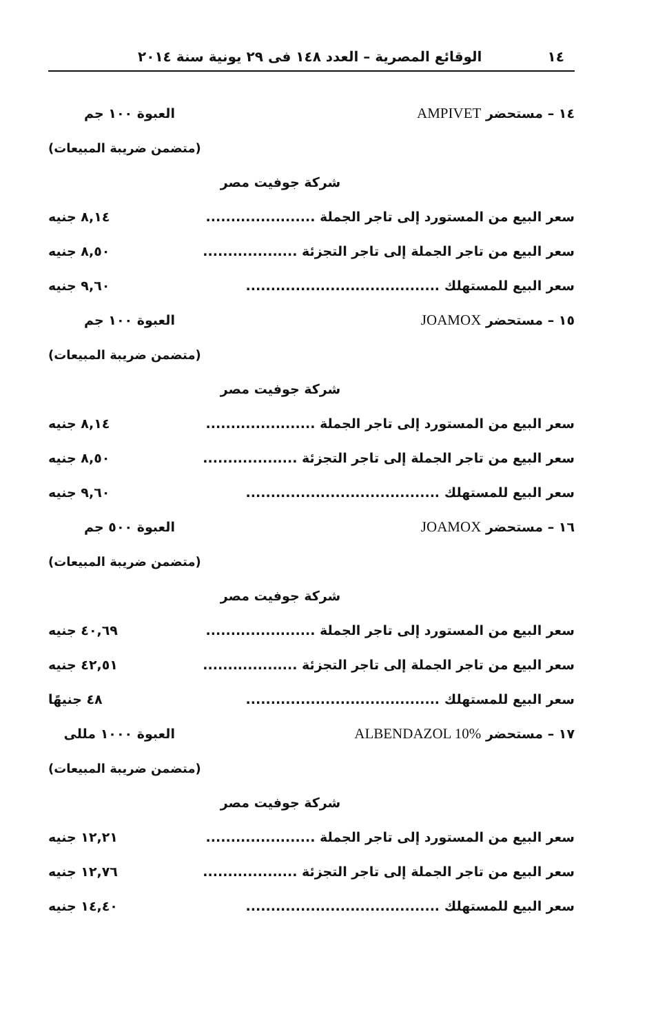١٤ الوقائع المصرية – العدد ١٤٨ فى ٢٩ يونية سنة ٢٠١٤
١٤ – مستحضر AMPIVET العبوة ١٠٠ جم
(متضمن ضريبة المبيعات)
شركة جوفيت مصر
سعر البيع من المستورد إلى تاجر الجملة ...................... ٨,١٤ جنيه
سعر البيع من تاجر الجملة إلى تاجر التجزئة ................... ٨,٥٠ جنيه
سعر البيع للمستهلك ....................................... ٩,٦٠ جنيه
١٥ – مستحضر JOAMOX العبوة ١٠٠ جم
(متضمن ضريبة المبيعات)
شركة جوفيت مصر
سعر البيع من المستورد إلى تاجر الجملة ...................... ٨,١٤ جنيه
سعر البيع من تاجر الجملة إلى تاجر التجزئة ................... ٨,٥٠ جنيه
سعر البيع للمستهلك ....................................... ٩,٦٠ جنيه
١٦ – مستحضر JOAMOX العبوة ٥٠٠ جم
(متضمن ضريبة المبيعات)
شركة جوفيت مصر
سعر البيع من المستورد إلى تاجر الجملة ...................... ٤٠,٦٩ جنيه
سعر البيع من تاجر الجملة إلى تاجر التجزئة ................... ٤٢,٥١ جنيه
سعر البيع للمستهلك ....................................... ٤٨ جنيهًا
١٧ – مستحضر ALBENDAZOL 10% العبوة ١٠٠٠ مللى
(متضمن ضريبة المبيعات)
شركة جوفيت مصر
سعر البيع من المستورد إلى تاجر الجملة ...................... ١٢,٢١ جنيه
سعر البيع من تاجر الجملة إلى تاجر التجزئة ................... ١٢,٧٦ جنيه
سعر البيع للمستهلك ....................................... ١٤,٤٠ جنيه